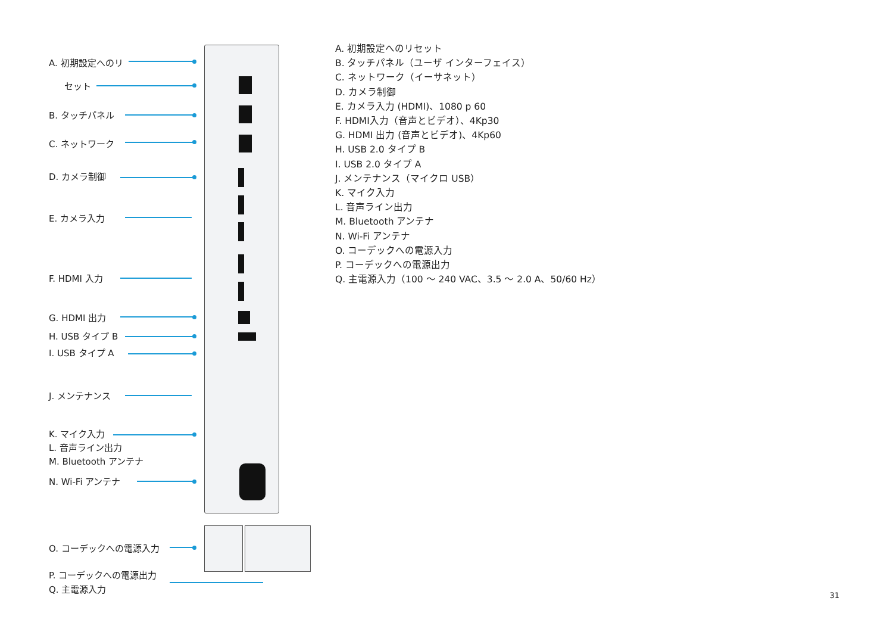A. 初期設定へのリ
セット
B. タッチパネル
C. ネットワーク
D. カメラ制御
E. カメラ入力
F. HDMI 入力
G. HDMI 出力
H. USB タイプ B
I. USB タイプ A
J. メンテナンス
K. マイク入力
L. 音声ライン出力
M. Bluetooth アンテナ
N. Wi-Fi アンテナ
O. コーデックへの電源入力
P. コーデックへの電源出力
Q. 主電源入力
A. 初期設定へのリセット
B. タッチパネル（ユーザ インターフェイス）
C. ネットワーク（イーサネット）
D. カメラ制御
E. カメラ入力 (HDMI)、1080 p 60
F. HDMI入力（音声とビデオ）、4Kp30
G. HDMI 出力 (音声とビデオ)、4Kp60
H. USB 2.0 タイプ B
I. USB 2.0 タイプ A
J. メンテナンス（マイクロ USB）
K. マイク入力
L. 音声ライン出力
M. Bluetooth アンテナ
N. Wi-Fi アンテナ
O. コーデックへの電源入力
P. コーデックへの電源出力
Q. 主電源入力（100 ～ 240 VAC、3.5 ～ 2.0 A、50/60 Hz）
31